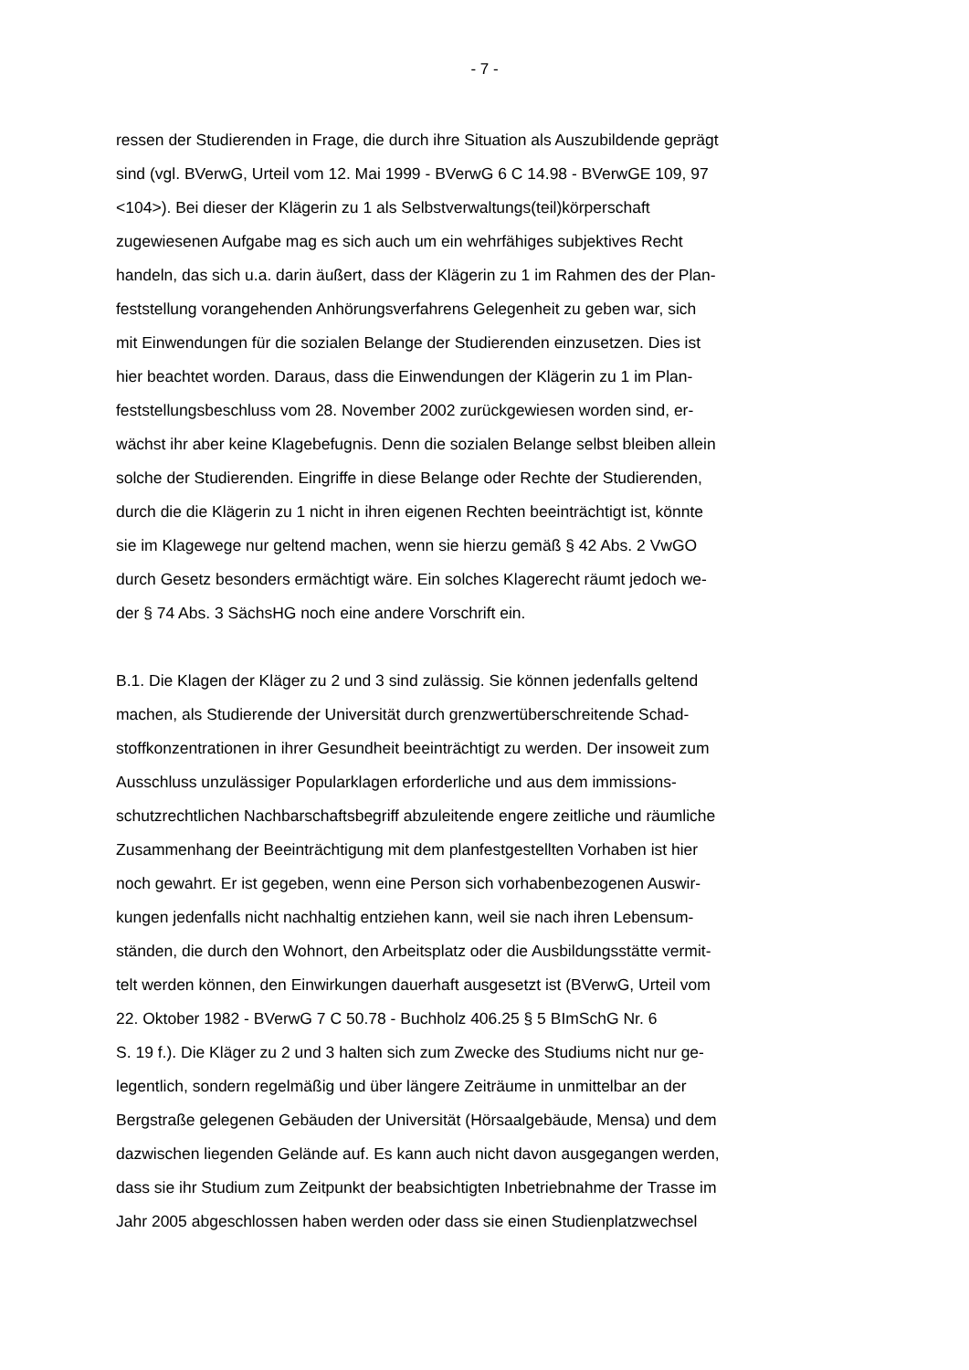- 7 -
ressen der Studierenden in Frage, die durch ihre Situation als Auszubildende geprägt
sind (vgl. BVerwG, Urteil vom 12. Mai 1999 - BVerwG 6 C 14.98 - BVerwGE 109, 97
<104>). Bei dieser der Klägerin zu 1 als Selbstverwaltungs(teil)körperschaft
zugewiesenen Aufgabe mag es sich auch um ein wehrfähiges subjektives Recht
handeln, das sich u.a. darin äußert, dass der Klägerin zu 1 im Rahmen des der Plan-
feststellung vorangehenden Anhörungsverfahrens Gelegenheit zu geben war, sich
mit Einwendungen für die sozialen Belange der Studierenden einzusetzen. Dies ist
hier beachtet worden. Daraus, dass die Einwendungen der Klägerin zu 1 im Plan-
feststellungsbeschluss vom 28. November 2002 zurückgewiesen worden sind, er-
wächst ihr aber keine Klagebefugnis. Denn die sozialen Belange selbst bleiben allein
solche der Studierenden. Eingriffe in diese Belange oder Rechte der Studierenden,
durch die die Klägerin zu 1 nicht in ihren eigenen Rechten beeinträchtigt ist, könnte
sie im Klagewege nur geltend machen, wenn sie hierzu gemäß § 42 Abs. 2 VwGO
durch Gesetz besonders ermächtigt wäre. Ein solches Klagerecht räumt jedoch we-
der § 74 Abs. 3 SächsHG noch eine andere Vorschrift ein.
B.1. Die Klagen der Kläger zu 2 und 3 sind zulässig. Sie können jedenfalls geltend
machen, als Studierende der Universität durch grenzwertüberschreitende Schad-
stoffkonzentrationen in ihrer Gesundheit beeinträchtigt zu werden. Der insoweit zum
Ausschluss unzulässiger Popularklagen erforderliche und aus dem immissions-
schutzrechtlichen Nachbarschaftsbegriff abzuleitende engere zeitliche und räumliche
Zusammenhang der Beeinträchtigung mit dem planfestgestellten Vorhaben ist hier
noch gewahrt. Er ist gegeben, wenn eine Person sich vorhabenbezogenen Auswir-
kungen jedenfalls nicht nachhaltig entziehen kann, weil sie nach ihren Lebensum-
ständen, die durch den Wohnort, den Arbeitsplatz oder die Ausbildungsstätte vermit-
telt werden können, den Einwirkungen dauerhaft ausgesetzt ist (BVerwG, Urteil vom
22. Oktober 1982 - BVerwG 7 C 50.78 - Buchholz 406.25 § 5 BImSchG Nr. 6
S. 19 f.). Die Kläger zu 2 und 3 halten sich zum Zwecke des Studiums nicht nur ge-
legentlich, sondern regelmäßig und über längere Zeiträume in unmittelbar an der
Bergstraße gelegenen Gebäuden der Universität (Hörsaalgebäude, Mensa) und dem
dazwischen liegenden Gelände auf. Es kann auch nicht davon ausgegangen werden,
dass sie ihr Studium zum Zeitpunkt der beabsichtigten Inbetriebnahme der Trasse im
Jahr 2005 abgeschlossen haben werden oder dass sie einen Studienplatzwechsel